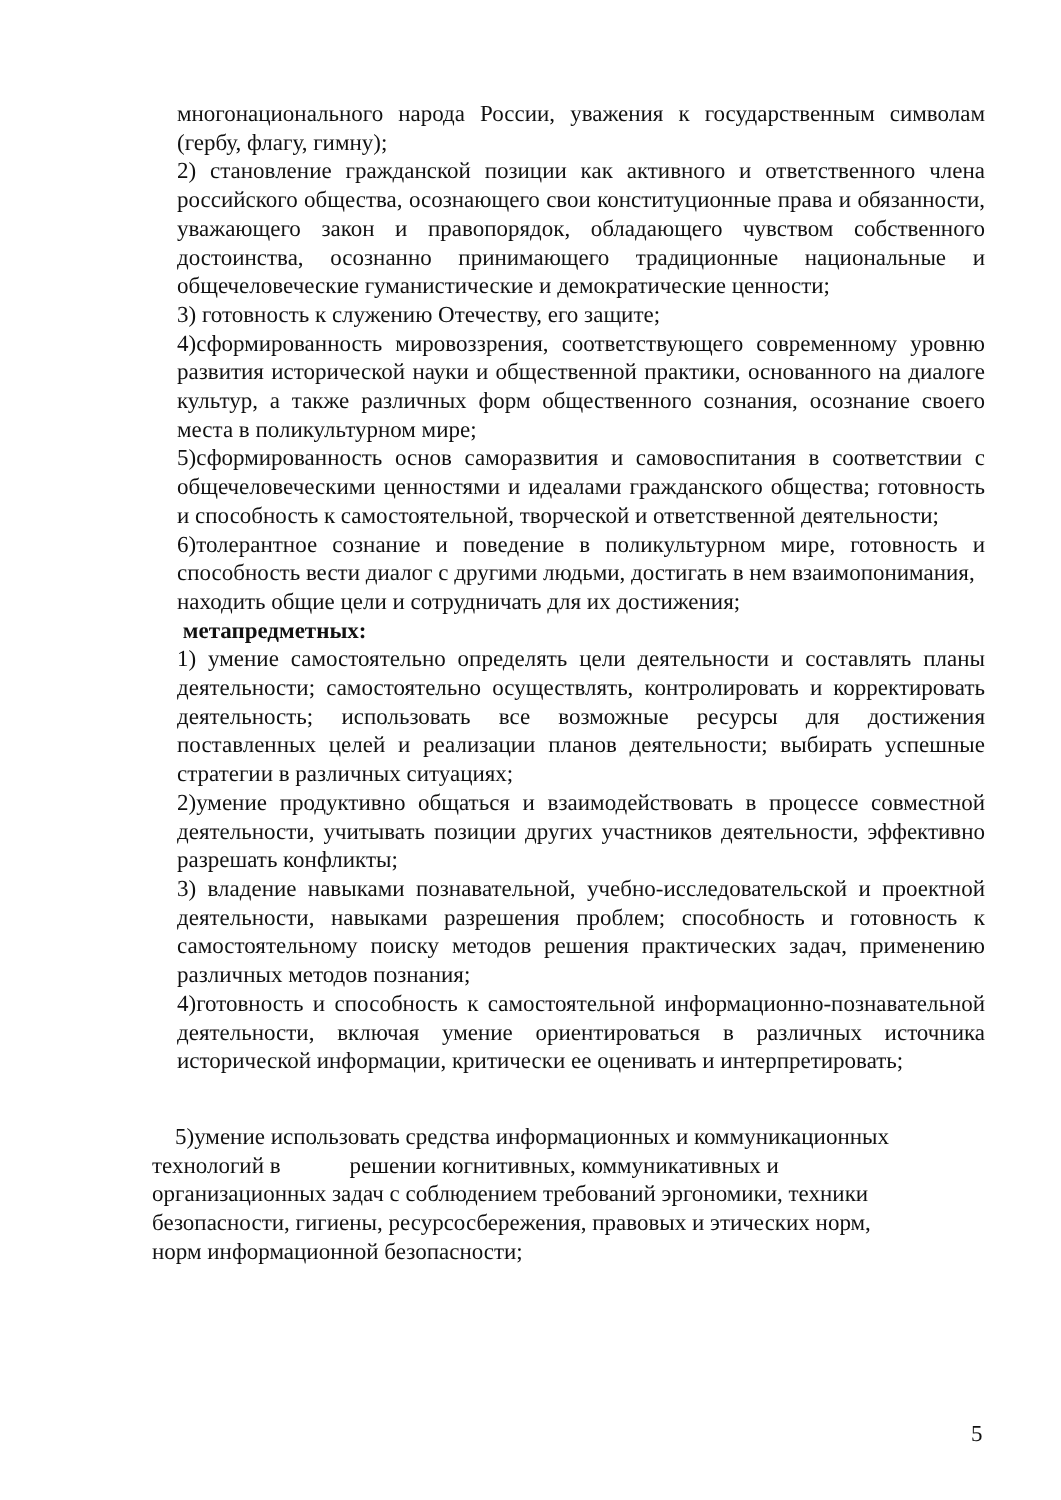многонационального народа России, уважения к государственным символам (гербу, флагу, гимну);
2) становление гражданской позиции как активного и ответственного члена российского общества, осознающего свои конституционные права и обязанности, уважающего закон и правопорядок, обладающего чувством собственного достоинства, осознанно принимающего традиционные национальные и общечеловеческие гуманистические и демократические ценности;
3) готовность к служению Отечеству, его защите;
4)сформированность мировоззрения, соответствующего современному уровню развития исторической науки и общественной практики, основанного на диалоге культур, а также различных форм общественного сознания, осознание своего места в поликультурном мире;
5)сформированность основ саморазвития и самовоспитания в соответствии с общечеловеческими ценностями и идеалами гражданского общества; готовность и способность к самостоятельной, творческой и ответственной деятельности;
6)толерантное сознание и поведение в поликультурном мире, готовность и способность вести диалог с другими людьми, достигать в нем взаимопонимания,
находить общие цели и сотрудничать для их достижения;
метапредметных:
1) умение самостоятельно определять цели деятельности и составлять планы деятельности; самостоятельно осуществлять, контролировать и корректировать деятельность; использовать все возможные ресурсы для достижения поставленных целей и реализации планов деятельности; выбирать успешные стратегии в различных ситуациях;
2)умение продуктивно общаться и взаимодействовать в процессе совместной деятельности, учитывать позиции других участников деятельности, эффективно разрешать конфликты;
3) владение навыками познавательной, учебно-исследовательской и проектной деятельности, навыками разрешения проблем; способность и готовность к самостоятельному поиску методов решения практических задач, применению различных методов познания;
4)готовность и способность к самостоятельной информационно-познавательной деятельности, включая умение ориентироваться в различных источника исторической информации, критически ее оценивать и интерпретировать;
5)умение использовать средства информационных и коммуникационных
технологий в решении когнитивных, коммуникативных и
организационных задач с соблюдением требований эргономики, техники
безопасности, гигиены, ресурсосбережения, правовых и этических норм,
норм информационной безопасности;
5